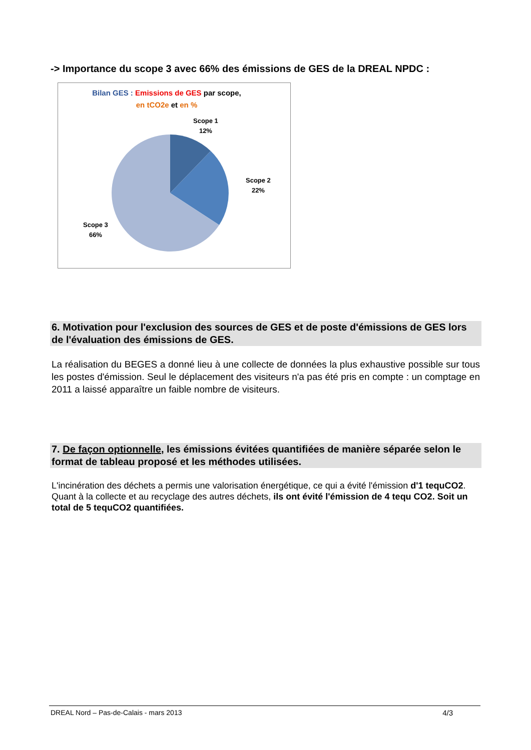-> Importance du scope 3 avec 66% des émissions de GES de la DREAL NPDC :
Bilan GES : Emissions de GES par scope,
en tCO2e et en %
Scope 1
12%
Scope 2
22%
Scope 3
66%
6. Motivation pour l'exclusion des sources de GES et de poste d'émissions de GES lors de l'évaluation des émissions de GES.
La réalisation du BEGES a donné lieu à une collecte de données la plus exhaustive possible sur tous les postes d'émission. Seul le déplacement des visiteurs n'a pas été pris en compte : un comptage en 2011 a laissé apparaître un faible nombre de visiteurs.
7. De façon optionnelle, les émissions évitées quantifiées de manière séparée selon le format de tableau proposé et les méthodes utilisées.
L'incinération des déchets a permis une valorisation énergétique, ce qui a évité l'émission d'1 tequCO2. Quant à la collecte et au recyclage des autres déchets, ils ont évité l'émission de 4 tequ CO2. Soit un total de 5 tequCO2 quantifiées.
DREAL Nord – Pas-de-Calais - mars 2013 4/3